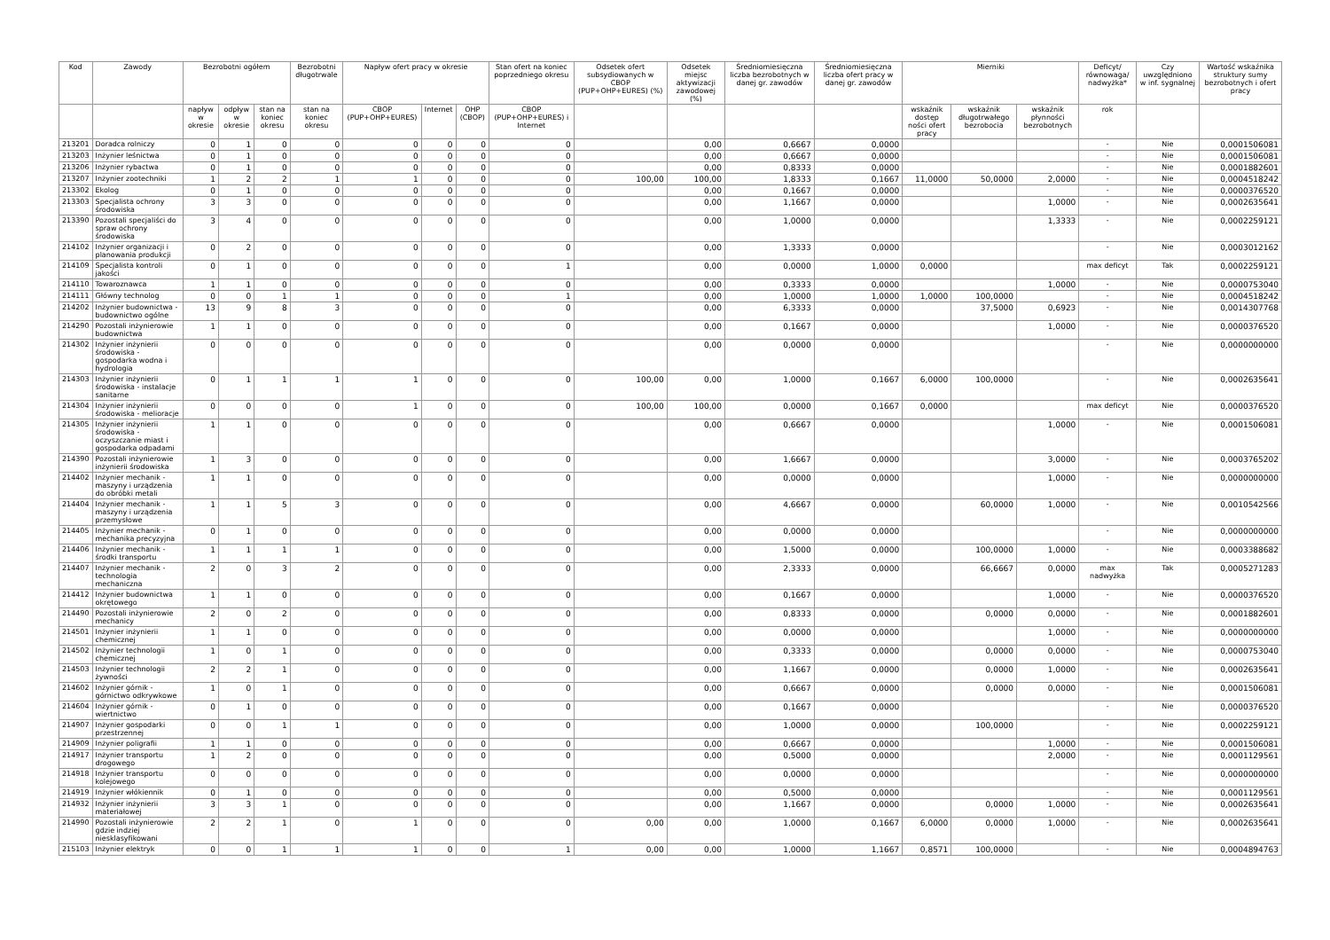| Kod | Zawody | Bezrobotni ogółem | | | Bezrobotni długotrwale | Napływ ofert pracy w okresie | | | Stan ofert na koniec poprzedniego okresu | Odsetek ofert subsydiowanych w CBOP (PUP+OHP+EURES) (%) | Odsetek miejsc aktywizacji zawodowej (%) | Średniomiesięczna liczba bezrobotnych w danej gr. zawodów | Średniomiesięczna liczba ofert pracy w danej gr. zawodów | Mierniki | | | Deficyt/ równowaga/ nadwyżka* | Czy uwzględniono w inf. sygnalnej | Wartość wskaźnika struktury sumy bezrobotnych i ofert pracy |
| --- | --- | --- | --- | --- | --- | --- | --- | --- | --- | --- | --- | --- | --- | --- | --- | --- | --- | --- | --- |
| | | napływ w okresie | odpływ w okresie | stan na koniec okresu | stan na koniec okresu | CBOP (PUP+OHP+EURES) | Internet | OHP (CBOP) | CBOP (PUP+OHP+EURES) i Internet | | | | | wskaźnik dostęp ności ofert pracy | wskaźnik długotrwałego bezrobocia | wskaźnik płynności bezrobotnych | rok | | |
| 213201 | Doradca rolniczy | 0 | 1 | 0 | 0 | 0 | 0 | 0 | 0 | | 0,00 | 0,6667 | 0,0000 | | | | - | Nie | 0,0001506081 |
| 213203 | Inżynier leśnictwa | 0 | 1 | 0 | 0 | 0 | 0 | 0 | 0 | | 0,00 | 0,6667 | 0,0000 | | | | - | Nie | 0,0001506081 |
| 213206 | Inżynier rybactwa | 0 | 1 | 0 | 0 | 0 | 0 | 0 | 0 | | 0,00 | 0,8333 | 0,0000 | | | | - | Nie | 0,0001882601 |
| 213207 | Inżynier zootechniki | 1 | 2 | 2 | 1 | 1 | 0 | 0 | 0 | 100,00 | 100,00 | 1,8333 | 0,1667 | 11,0000 | 50,0000 | 2,0000 | - | Nie | 0,0004518242 |
| 213302 | Ekolog | 0 | 1 | 0 | 0 | 0 | 0 | 0 | 0 | | 0,00 | 0,1667 | 0,0000 | | | | - | Nie | 0,0000376520 |
| 213303 | Specjalista ochrony środowiska | 3 | 3 | 0 | 0 | 0 | 0 | 0 | 0 | | 0,00 | 1,1667 | 0,0000 | | | 1,0000 | - | Nie | 0,0002635641 |
| 213390 | Pozostali specjaliści do spraw ochrony środowiska | 3 | 4 | 0 | 0 | 0 | 0 | 0 | 0 | | 0,00 | 1,0000 | 0,0000 | | | 1,3333 | - | Nie | 0,0002259121 |
| 214102 | Inżynier organizacji i planowania produkcji | 0 | 2 | 0 | 0 | 0 | 0 | 0 | 0 | | 0,00 | 1,3333 | 0,0000 | | | | - | Nie | 0,0003012162 |
| 214109 | Specjalista kontroli jakości | 0 | 1 | 0 | 0 | 0 | 0 | 0 | 1 | | 0,00 | 0,0000 | 1,0000 | 0,0000 | | | max deficyt | Tak | 0,0002259121 |
| 214110 | Towaroznawca | 1 | 1 | 0 | 0 | 0 | 0 | 0 | 0 | | 0,00 | 0,3333 | 0,0000 | | | 1,0000 | - | Nie | 0,0000753040 |
| 214111 | Główny technolog | 0 | 0 | 1 | 1 | 0 | 0 | 0 | 1 | | 0,00 | 1,0000 | 1,0000 | 1,0000 | 100,0000 | | - | Nie | 0,0004518242 |
| 214202 | Inżynier budownictwa - budownictwo ogólne | 13 | 9 | 8 | 3 | 0 | 0 | 0 | 0 | | 0,00 | 6,3333 | 0,0000 | | 37,5000 | 0,6923 | - | Nie | 0,0014307768 |
| 214290 | Pozostali inżynierowie budownictwa | 1 | 1 | 0 | 0 | 0 | 0 | 0 | 0 | | 0,00 | 0,1667 | 0,0000 | | | 1,0000 | - | Nie | 0,0000376520 |
| 214302 | Inżynier inżynierii środowiska - gospodarka wodna i hydrologia | 0 | 0 | 0 | 0 | 0 | 0 | 0 | 0 | | 0,00 | 0,0000 | 0,0000 | | | | - | Nie | 0,0000000000 |
| 214303 | Inżynier inżynierii środowiska - instalacje sanitarne | 0 | 1 | 1 | 1 | 1 | 0 | 0 | 0 | 100,00 | 0,00 | 1,0000 | 0,1667 | 6,0000 | 100,0000 | | - | Nie | 0,0002635641 |
| 214304 | Inżynier inżynierii środowiska - melioracje | 0 | 0 | 0 | 0 | 1 | 0 | 0 | 0 | 100,00 | 100,00 | 0,0000 | 0,1667 | 0,0000 | | | max deficyt | Nie | 0,0000376520 |
| 214305 | Inżynier inżynierii środowiska - oczyszczanie miast i gospodarka odpadami | 1 | 1 | 0 | 0 | 0 | 0 | 0 | 0 | | 0,00 | 0,6667 | 0,0000 | | | 1,0000 | - | Nie | 0,0001506081 |
| 214390 | Pozostali inżynierowie inżynierii środowiska | 1 | 3 | 0 | 0 | 0 | 0 | 0 | 0 | | 0,00 | 1,6667 | 0,0000 | | | 3,0000 | - | Nie | 0,0003765202 |
| 214402 | Inżynier mechanik - maszyny i urządzenia do obróbki metali | 1 | 1 | 0 | 0 | 0 | 0 | 0 | 0 | | 0,00 | 0,0000 | 0,0000 | | | 1,0000 | - | Nie | 0,0000000000 |
| 214404 | Inżynier mechanik - maszyny i urządzenia przemysłowe | 1 | 1 | 5 | 3 | 0 | 0 | 0 | 0 | | 0,00 | 4,6667 | 0,0000 | | 60,0000 | 1,0000 | - | Nie | 0,0010542566 |
| 214405 | Inżynier mechanik - mechanika precyzyjna | 0 | 1 | 0 | 0 | 0 | 0 | 0 | 0 | | 0,00 | 0,0000 | 0,0000 | | | | - | Nie | 0,0000000000 |
| 214406 | Inżynier mechanik - środki transportu | 1 | 1 | 1 | 1 | 0 | 0 | 0 | 0 | | 0,00 | 1,5000 | 0,0000 | | 100,0000 | 1,0000 | - | Nie | 0,0003388682 |
| 214407 | Inżynier mechanik - technologia mechaniczna | 2 | 0 | 3 | 2 | 0 | 0 | 0 | 0 | | 0,00 | 2,3333 | 0,0000 | | 66,6667 | 0,0000 | max nadwyżka | Tak | 0,0005271283 |
| 214412 | Inżynier budownictwa okrętowego | 1 | 1 | 0 | 0 | 0 | 0 | 0 | 0 | | 0,00 | 0,1667 | 0,0000 | | | 1,0000 | - | Nie | 0,0000376520 |
| 214490 | Pozostali inżynierowie mechanicy | 2 | 0 | 2 | 0 | 0 | 0 | 0 | 0 | | 0,00 | 0,8333 | 0,0000 | | 0,0000 | 0,0000 | - | Nie | 0,0001882601 |
| 214501 | Inżynier inżynierii chemicznej | 1 | 1 | 0 | 0 | 0 | 0 | 0 | 0 | | 0,00 | 0,0000 | 0,0000 | | | 1,0000 | - | Nie | 0,0000000000 |
| 214502 | Inżynier technologii chemicznej | 1 | 0 | 1 | 0 | 0 | 0 | 0 | 0 | | 0,00 | 0,3333 | 0,0000 | | 0,0000 | 0,0000 | - | Nie | 0,0000753040 |
| 214503 | Inżynier technologii żywności | 2 | 2 | 1 | 0 | 0 | 0 | 0 | 0 | | 0,00 | 1,1667 | 0,0000 | | 0,0000 | 1,0000 | - | Nie | 0,0002635641 |
| 214602 | Inżynier górnik - górnictwo odkrywkowe | 1 | 0 | 1 | 0 | 0 | 0 | 0 | 0 | | 0,00 | 0,6667 | 0,0000 | | 0,0000 | 0,0000 | - | Nie | 0,0001506081 |
| 214604 | Inżynier górnik - wiertnictwo | 0 | 1 | 0 | 0 | 0 | 0 | 0 | 0 | | 0,00 | 0,1667 | 0,0000 | | | | - | Nie | 0,0000376520 |
| 214907 | Inżynier gospodarki przestrzennej | 0 | 0 | 1 | 1 | 0 | 0 | 0 | 0 | | 0,00 | 1,0000 | 0,0000 | | 100,0000 | | - | Nie | 0,0002259121 |
| 214909 | Inżynier poligrafii | 1 | 1 | 0 | 0 | 0 | 0 | 0 | 0 | | 0,00 | 0,6667 | 0,0000 | | | 1,0000 | - | Nie | 0,0001506081 |
| 214917 | Inżynier transportu drogowego | 1 | 2 | 0 | 0 | 0 | 0 | 0 | 0 | | 0,00 | 0,5000 | 0,0000 | | | 2,0000 | - | Nie | 0,0001129561 |
| 214918 | Inżynier transportu kolejowego | 0 | 0 | 0 | 0 | 0 | 0 | 0 | 0 | | 0,00 | 0,0000 | 0,0000 | | | | - | Nie | 0,0000000000 |
| 214919 | Inżynier włókiennik | 0 | 1 | 0 | 0 | 0 | 0 | 0 | 0 | | 0,00 | 0,5000 | 0,0000 | | | | - | Nie | 0,0001129561 |
| 214932 | Inżynier inżynierii materiałowej | 3 | 3 | 1 | 0 | 0 | 0 | 0 | 0 | | 0,00 | 1,1667 | 0,0000 | | 0,0000 | 1,0000 | - | Nie | 0,0002635641 |
| 214990 | Pozostali inżynierowie gdzie indziej niesklasyfikowani | 2 | 2 | 1 | 0 | 1 | 0 | 0 | 0 | 0,00 | 0,00 | 1,0000 | 0,1667 | 6,0000 | 0,0000 | 1,0000 | - | Nie | 0,0002635641 |
| 215103 | Inżynier elektryk | 0 | 0 | 1 | 1 | 1 | 0 | 0 | 1 | 0,00 | 0,00 | 1,0000 | 1,1667 | 0,8571 | 100,0000 | | - | Nie | 0,0004894763 |